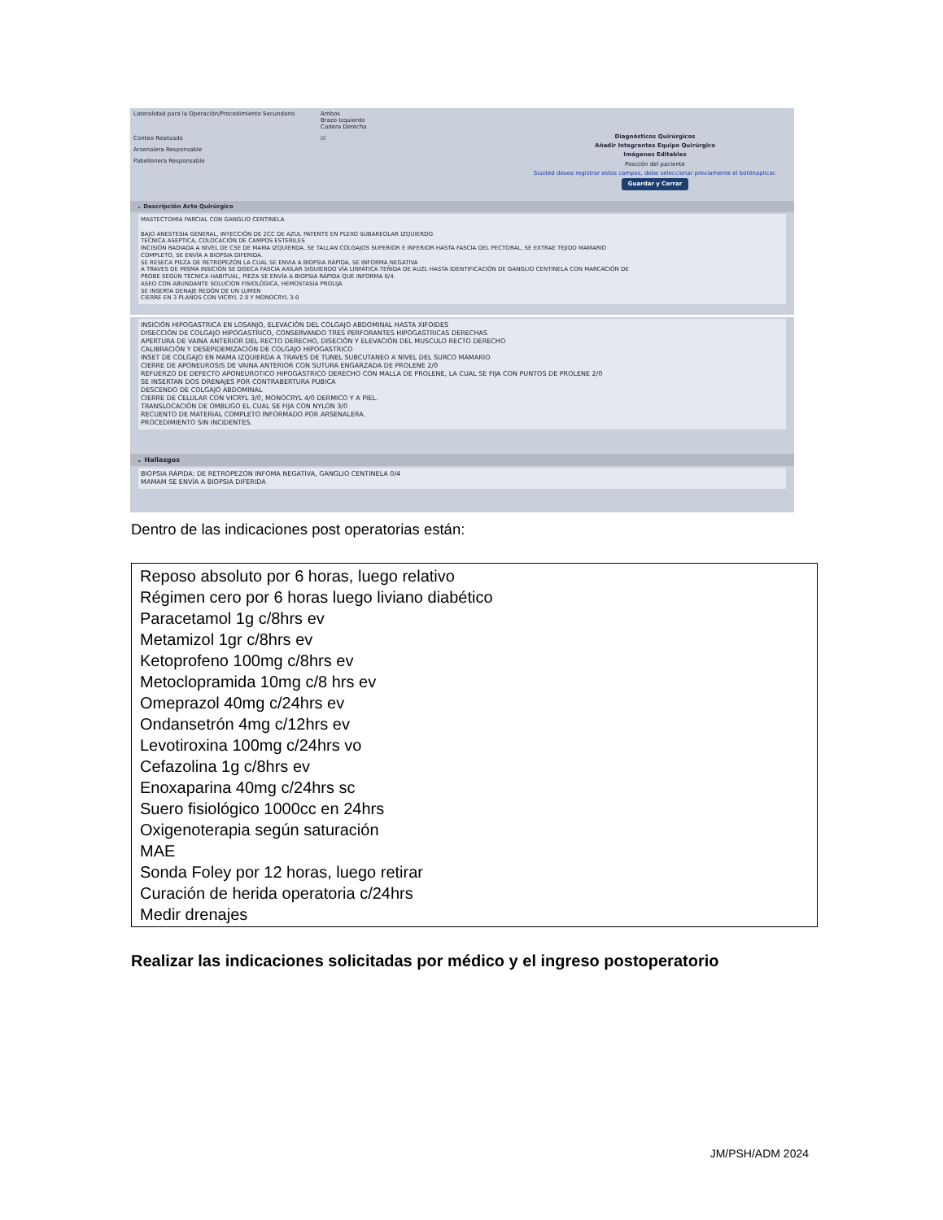Lateralidad para la Operación/Procedimiento Secundario Ambos
Brazo Izquierdo
Cadera Derecha
Conteo Realizado ☑
Arsenalera Responsable
Pabellonera Responsable
Diagnósticos Quirúrgicos
Añadir Integrantes Equipo Quirúrgico
Imágenes Editables
Posición del paciente
Siusted desea registrar estos campos, debe seleccionar previamente el botónaplicar.
Guardar y Cerrar
⌄ Descripción Acto Quirúrgico
MASTECTOMIA PARCIAL CON GANGLIO CENTINELA
BAJO ANESTESIA GENERAL, INYECCIÓN DE 2CC DE AZUL PATENTE EN PLEXO SUBAREOLAR IZQUIERDO.
TECNICA ASEPTICA, COLOCACIÓN DE CAMPOS ESTERILES
INCISIÓN RADIADA A NIVEL DE CSE DE MAMA IZQUIERDA, SE TALLAN COLGAJOS SUPERIOR E INFERIOR HASTA FASCIA DEL PECTORAL, SE EXTRAE TEJIDO MAMARIO
COMPLETO, SE ENVÍA A BIOPSIA DIFERIDA.
SE RESECA PIEZA DE RETROPEZÓN LA CUAL SE ENVIA A BIOPSIA RÁPIDA, SE INFORMA NEGATIVA
A TRAVES DE MISMA INSICIÓN SE DISECA FASCIA AXILAR SIGUIENDO VÍA LINFÁTICA TEÑIDA DE AUZL HASTA IDENTIFICACIÓN DE GANGLIO CENTINELA CON MARCACIÓN DE
PROBE SEGÚN TÉCNICA HABITUAL, PIEZA SE ENVÍA A BIOPSIA RÁPIDA QUE INFORMA 0/4.
ASEO CON ABUNDANTE SOLUCION FISIOLÓGICA, HEMOSTASIA PROLIJA
SE INSERTA DENAJE REDÓN DE UN LUMEN
CIERRE EN 3 PLANOS CON VICRYL 2.0 Y MONOCRYL 3-0
INSICIÓN HIPOGASTRICA EN LOSANJO, ELEVACIÓN DEL COLGAJO ABDOMINAL HASTA XIFOIDES
DISECCIÓN DE COLGAJO HIPOGASTRICO, CONSERVANDO TRES PERFORANTES HIPOGASTRICAS DERECHAS
APERTURA DE VAINA ANTERIOR DEL RECTO DERECHO, DISECIÓN Y ELEVACIÓN DEL MUSCULO RECTO DERECHO
CALIBRACIÓN Y DESEPIDEMIZACIÓN DE COLGAJO HIPOGASTRICO
INSET DE COLGAJO EN MAMA IZQUIERDA A TRAVES DE TUNEL SUBCUTANEO A NIVEL DEL SURCO MAMARIO
CIERRE DE APONEUROSIS DE VAINA ANTERIOR CON SUTURA ENGARZADA DE PROLENE 2/0
REFUERZO DE DEFECTO APONEUROTICO HIPOGASTRICO DERECHO CON MALLA DE PROLENE, LA CUAL SE FIJA CON PUNTOS DE PROLENE 2/0
SE INSERTAN DOS DRENAJES POR CONTRABERTURA PUBICA
DESCENDO DE COLGAJO ABDOMINAL
CIERRE DE CELULAR CON VICRYL 3/0, MONOCRYL 4/0 DERMICO Y A PIEL.
TRANSLOCACIÓN DE OMBLIGO EL CUAL SE FIJA CON NYLON 3/0
RECUENTO DE MATERIAL COMPLETO INFORMADO POR ARSENALERA.
PROCEDIMIENTO SIN INCIDENTES.
⌄ Hallazgos
BIOPSIA RÁPIDA: DE RETROPEZON INFOMA NEGATIVA, GANGLIO CENTINELA 0/4
MAMAM SE ENVÍA A BIOPSIA DIFERIDA
Dentro de las indicaciones post operatorias están:
Reposo absoluto por 6 horas, luego relativo
Régimen cero por 6 horas luego liviano diabético
Paracetamol 1g c/8hrs ev
Metamizol 1gr c/8hrs ev
Ketoprofeno 100mg c/8hrs ev
Metoclopramida 10mg c/8 hrs ev
Omeprazol 40mg c/24hrs ev
Ondansetrón 4mg c/12hrs ev
Levotiroxina 100mg c/24hrs vo
Cefazolina 1g c/8hrs ev
Enoxaparina 40mg c/24hrs sc
Suero fisiológico 1000cc en 24hrs
Oxigenoterapia según saturación
MAE
Sonda Foley por 12 horas, luego retirar
Curación de herida operatoria c/24hrs
Medir drenajes
Realizar las indicaciones solicitadas por médico y el ingreso postoperatorio
JM/PSH/ADM 2024